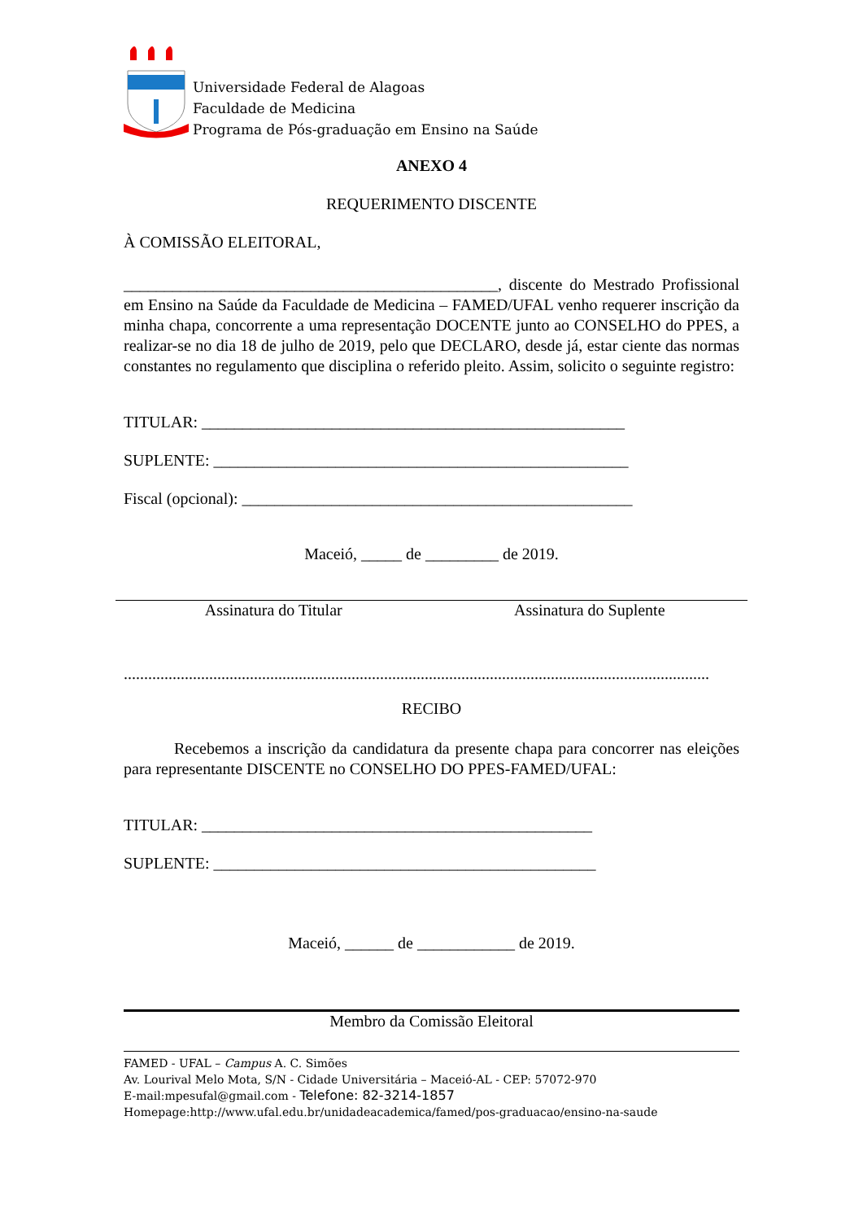Universidade Federal de Alagoas
Faculdade de Medicina
Programa de Pós-graduação em Ensino na Saúde
ANEXO 4
REQUERIMENTO DISCENTE
À COMISSÃO ELEITORAL,
______________________________________________, discente do Mestrado Profissional em Ensino na Saúde da Faculdade de Medicina – FAMED/UFAL venho requerer inscrição da minha chapa, concorrente a uma representação DOCENTE junto ao CONSELHO do PPES, a realizar-se no dia 18 de julho de 2019, pelo que DECLARO, desde já, estar ciente das normas constantes no regulamento que disciplina o referido pleito. Assim, solicito o seguinte registro:
TITULAR: ____________________________________________________
SUPLENTE: ___________________________________________________
Fiscal (opcional): ________________________________________________
Maceió, _____ de _________ de 2019.
Assinatura do Titular Assinatura do Suplente
................................................................................................................................................
RECIBO
Recebemos a inscrição da candidatura da presente chapa para concorrer nas eleições para representante DISCENTE no CONSELHO DO PPES-FAMED/UFAL:
TITULAR: ________________________________________________
SUPLENTE: _______________________________________________
Maceió, ______ de ____________ de 2019.
Membro da Comissão Eleitoral
FAMED - UFAL – Campus A. C. Simões
Av. Lourival Melo Mota, S/N - Cidade Universitária – Maceió-AL - CEP: 57072-970
E-mail:mpesufal@gmail.com - Telefone: 82-3214-1857
Homepage:http://www.ufal.edu.br/unidadeacademica/famed/pos-graduacao/ensino-na-saude